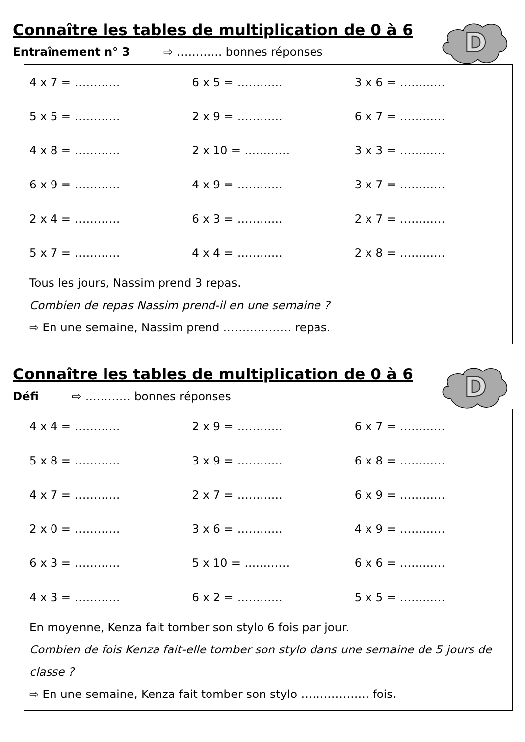Connaître les tables de multiplication de 0 à 6
D
Entraînement n° 3 ⇨ ………… bonnes réponses
| 4 x 7 = ………… | 6 x 5 = ………… | 3 x 6 = ………… |
| 5 x 5 = ………… | 2 x 9 = ………… | 6 x 7 = ………… |
| 4 x 8 = ………… | 2 x 10 = ………… | 3 x 3 = ………… |
| 6 x 9 = ………… | 4 x 9 = ………… | 3 x 7 = ………… |
| 2 x 4 = ………… | 6 x 3 = ………… | 2 x 7 = ………… |
| 5 x 7 = ………… | 4 x 4 = ………… | 2 x 8 = ………… |
Tous les jours, Nassim prend 3 repas.
Combien de repas Nassim prend-il en une semaine ?
⇨ En une semaine, Nassim prend ……………… repas.
Connaître les tables de multiplication de 0 à 6
D
Défi ⇨ ………… bonnes réponses
| 4 x 4 = ………… | 2 x 9 = ………… | 6 x 7 = ………… |
| 5 x 8 = ………… | 3 x 9 = ………… | 6 x 8 = ………… |
| 4 x 7 = ………… | 2 x 7 = ………… | 6 x 9 = ………… |
| 2 x 0 = ………… | 3 x 6 = ………… | 4 x 9 = ………… |
| 6 x 3 = ………… | 5 x 10 = ………… | 6 x 6 = ………… |
| 4 x 3 = ………… | 6 x 2 = ………… | 5 x 5 = ………… |
En moyenne, Kenza fait tomber son stylo 6 fois par jour.
Combien de fois Kenza fait-elle tomber son stylo dans une semaine de 5 jours de classe ?
⇨ En une semaine, Kenza fait tomber son stylo ……………… fois.